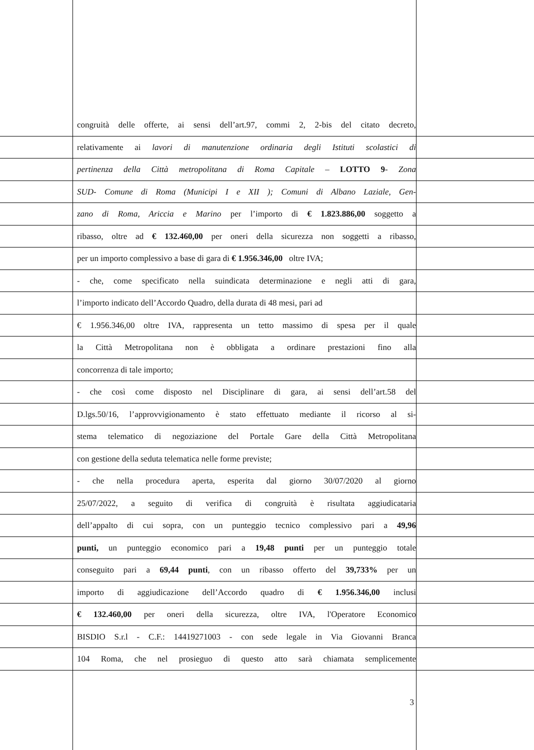congruità delle offerte, ai sensi dell’art.97, commi 2, 2-bis del citato decreto,
relativamente ai lavori di manutenzione ordinaria degli Istituti scolastici di
pertinenza della Città metropolitana di Roma Capitale – LOTTO 9- Zona
SUD- Comune di Roma (Municipi I e XII ); Comuni di Albano Laziale, Gen-
zano di Roma, Ariccia e Marino per l’importo di € 1.823.886,00 soggetto a
ribasso, oltre ad € 132.460,00 per oneri della sicurezza non soggetti a ribasso,
per un importo complessivo a base di gara di € 1.956.346,00 oltre IVA;
- che, come specificato nella suindicata determinazione e negli atti di gara,
l’importo indicato dell’Accordo Quadro, della durata di 48 mesi, pari ad
€ 1.956.346,00 oltre IVA, rappresenta un tetto massimo di spesa per il quale
la Città Metropolitana non è obbligata a ordinare prestazioni fino alla
concorrenza di tale importo;
- che così come disposto nel Disciplinare di gara, ai sensi dell’art.58 del
D.lgs.50/16, l’approvvigionamento è stato effettuato mediante il ricorso al si-
stema telematico di negoziazione del Portale Gare della Città Metropolitana
con gestione della seduta telematica nelle forme previste;
- che nella procedura aperta, esperita dal giorno 30/07/2020 al giorno
25/07/2022, a seguito di verifica di congruità è risultata aggiudicataria
dell’appalto di cui sopra, con un punteggio tecnico complessivo pari a 49,96
punti, un punteggio economico pari a 19,48 punti per un punteggio totale
conseguito pari a 69,44 punti, con un ribasso offerto del 39,733% per un
importo di aggiudicazione dell’Accordo quadro di € 1.956.346,00 inclusi
€ 132.460,00 per oneri della sicurezza, oltre IVA, l'Operatore Economico
BISDIO S.r.l - C.F.: 14419271003 - con sede legale in Via Giovanni Branca
104 Roma, che nel prosieguo di questo atto sarà chiamata semplicemente
3